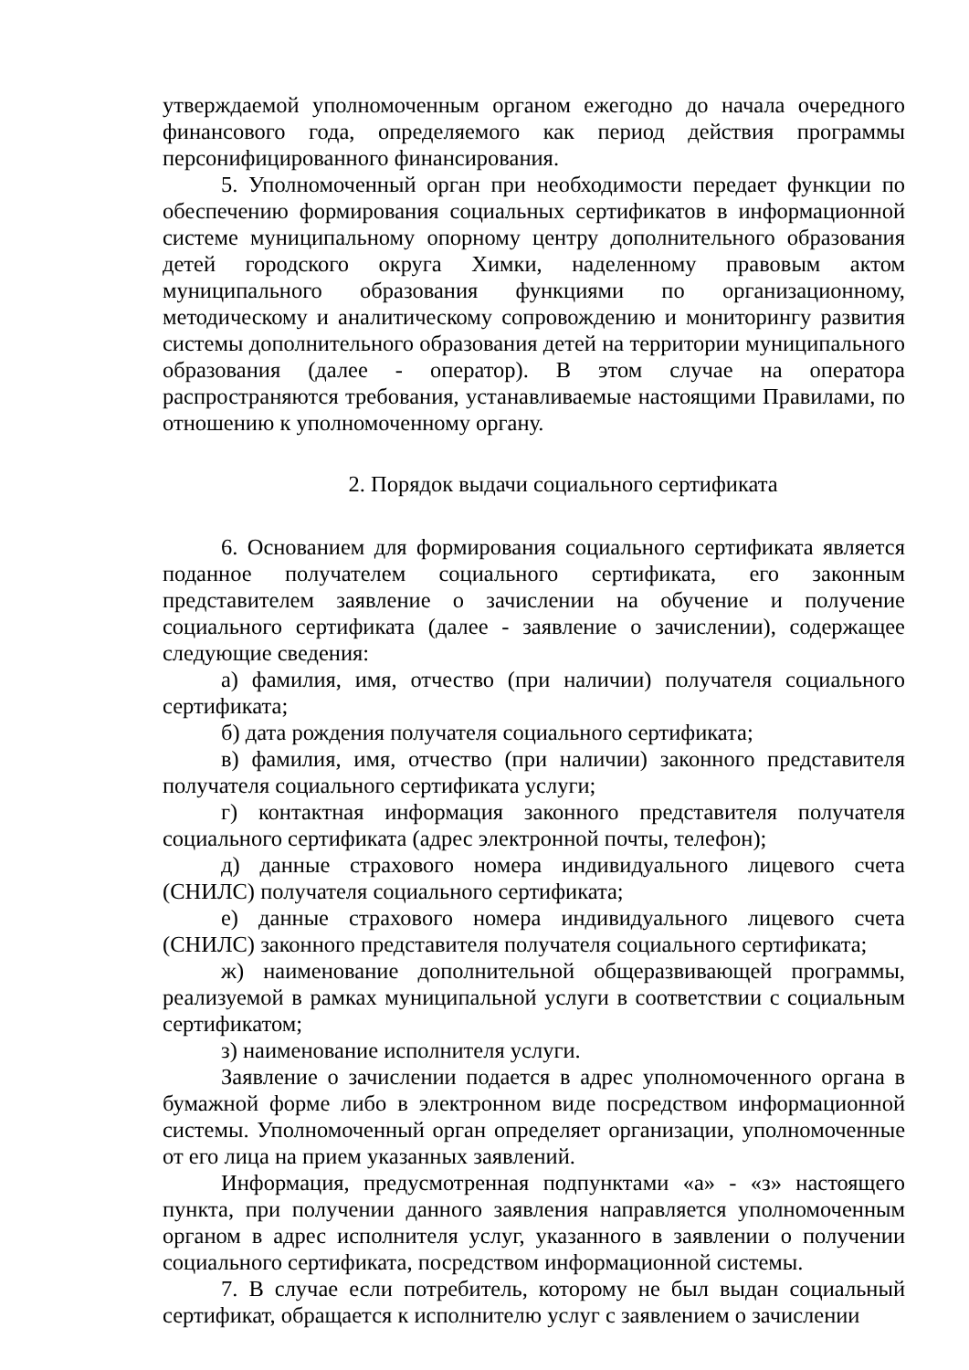утверждаемой уполномоченным органом ежегодно до начала очередного финансового года, определяемого как период действия программы персонифицированного финансирования.
5. Уполномоченный орган при необходимости передает функции по обеспечению формирования социальных сертификатов в информационной системе муниципальному опорному центру дополнительного образования детей городского округа Химки, наделенному правовым актом муниципального образования функциями по организационному, методическому и аналитическому сопровождению и мониторингу развития системы дополнительного образования детей на территории муниципального образования (далее - оператор). В этом случае на оператора распространяются требования, устанавливаемые настоящими Правилами, по отношению к уполномоченному органу.
2. Порядок выдачи социального сертификата
6. Основанием для формирования социального сертификата является поданное получателем социального сертификата, его законным представителем заявление о зачислении на обучение и получение социального сертификата (далее - заявление о зачислении), содержащее следующие сведения:
а) фамилия, имя, отчество (при наличии) получателя социального сертификата;
б) дата рождения получателя социального сертификата;
в) фамилия, имя, отчество (при наличии) законного представителя получателя социального сертификата услуги;
г) контактная информация законного представителя получателя социального сертификата (адрес электронной почты, телефон);
д) данные страхового номера индивидуального лицевого счета (СНИЛС) получателя социального сертификата;
е) данные страхового номера индивидуального лицевого счета (СНИЛС) законного представителя получателя социального сертификата;
ж) наименование дополнительной общеразвивающей программы, реализуемой в рамках муниципальной услуги в соответствии с социальным сертификатом;
з) наименование исполнителя услуги.
Заявление о зачислении подается в адрес уполномоченного органа в бумажной форме либо в электронном виде посредством информационной системы. Уполномоченный орган определяет организации, уполномоченные от его лица на прием указанных заявлений.
Информация, предусмотренная подпунктами «а» - «з» настоящего пункта, при получении данного заявления направляется уполномоченным органом в адрес исполнителя услуг, указанного в заявлении о получении социального сертификата, посредством информационной системы.
7. В случае если потребитель, которому не был выдан социальный сертификат, обращается к исполнителю услуг с заявлением о зачислении